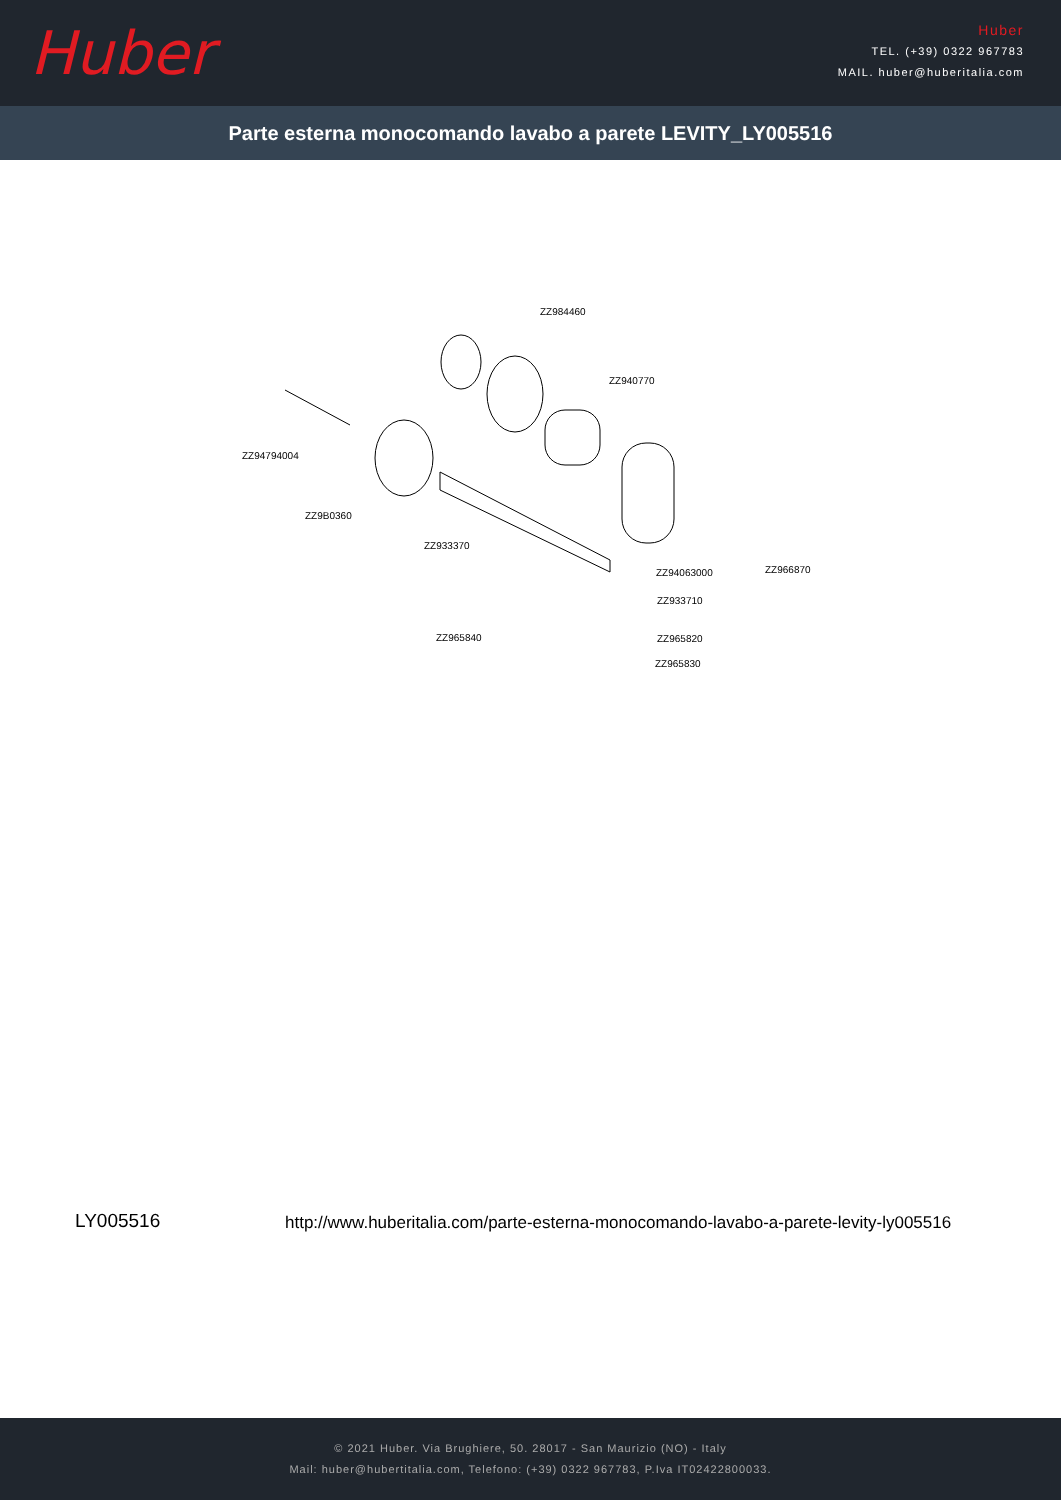Huber
Huber
TEL. (+39) 0322 967783
MAIL. huber@huberitalia.com
Parte esterna monocomando lavabo a parete LEVITY_LY005516
ZZ984460
ZZ940770
ZZ94794004
ZZ9B0360
ZZ933370
ZZ94063000 ZZ966870
ZZ933710
ZZ965840 ZZ965820
ZZ965830
LY005516
http://www.huberitalia.com/parte-esterna-monocomando-lavabo-a-parete-levity-ly005516
© 2021 Huber. Via Brughiere, 50. 28017 - San Maurizio (NO) - Italy
Mail: huber@hubertitalia.com, Telefono: (+39) 0322 967783, P.Iva IT02422800033.